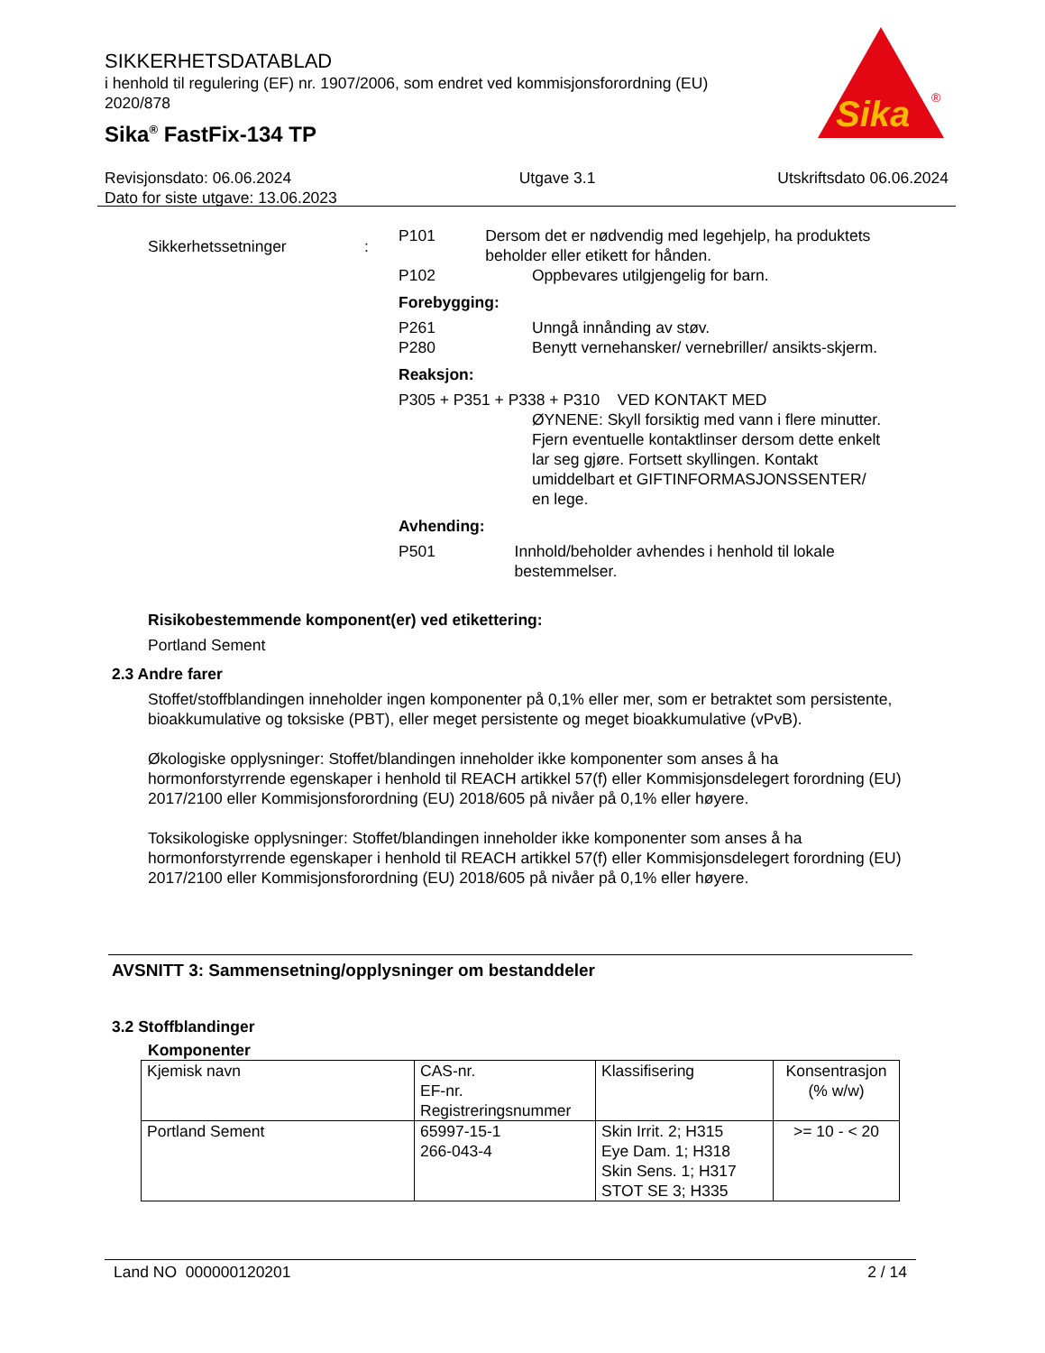SIKKERHETSDATABLAD
i henhold til regulering (EF) nr. 1907/2006, som endret ved kommisjonsforordning (EU) 2020/878
Sika<sup>®</sup> FastFix-134 TP
Sika
®
Revisjonsdato: 06.06.2024
Dato for siste utgave: 13.06.2023
Utgave 3.1 Utskriftsdato 06.06.2024
Sikkerhetssetninger :
P101 Dersom det er nødvendig med legehjelp, ha produktets beholder eller etikett for hånden.
P102 Oppbevares utilgjengelig for barn.
Forebygging:
P261 Unngå innånding av støv.
P280 Benytt vernehansker/ vernebriller/ ansikts-skjerm.
Reaksjon:
P305 + P351 + P338 + P310 VED KONTAKT MED
ØYNENE: Skyll forsiktig med vann i flere minutter. Fjern eventuelle kontaktlinser dersom dette enkelt lar seg gjøre. Fortsett skyllingen. Kontakt umiddelbart et GIFTINFORMASJONSSENTER/ en lege.
Avhending:
P501 Innhold/beholder avhendes i henhold til lokale bestemmelser.
Risikobestemmende komponent(er) ved etikettering:
Portland Sement
2.3 Andre farer
Stoffet/stoffblandingen inneholder ingen komponenter på 0,1% eller mer, som er betraktet som persistente, bioakkumulative og toksiske (PBT), eller meget persistente og meget bioakkumulative (vPvB).
Økologiske opplysninger: Stoffet/blandingen inneholder ikke komponenter som anses å ha hormonforstyrrende egenskaper i henhold til REACH artikkel 57(f) eller Kommisjonsdelegert forordning (EU) 2017/2100 eller Kommisjonsforordning (EU) 2018/605 på nivåer på 0,1% eller høyere.
Toksikologiske opplysninger: Stoffet/blandingen inneholder ikke komponenter som anses å ha hormonforstyrrende egenskaper i henhold til REACH artikkel 57(f) eller Kommisjonsdelegert forordning (EU) 2017/2100 eller Kommisjonsforordning (EU) 2018/605 på nivåer på 0,1% eller høyere.
AVSNITT 3: Sammensetning/opplysninger om bestanddeler
3.2 Stoffblandinger
Komponenter
| Kjemisk navn | CAS-nr. EF-nr. Registreringsnummer | Klassifisering | Konsentrasjon (% w/w) |
| Portland Sement | 65997-15-1 266-043-4 | Skin Irrit. 2; H315 Eye Dam. 1; H318 Skin Sens. 1; H317 STOT SE 3; H335 | >= 10 - < 20 |
Land NO 000000120201 2 / 14